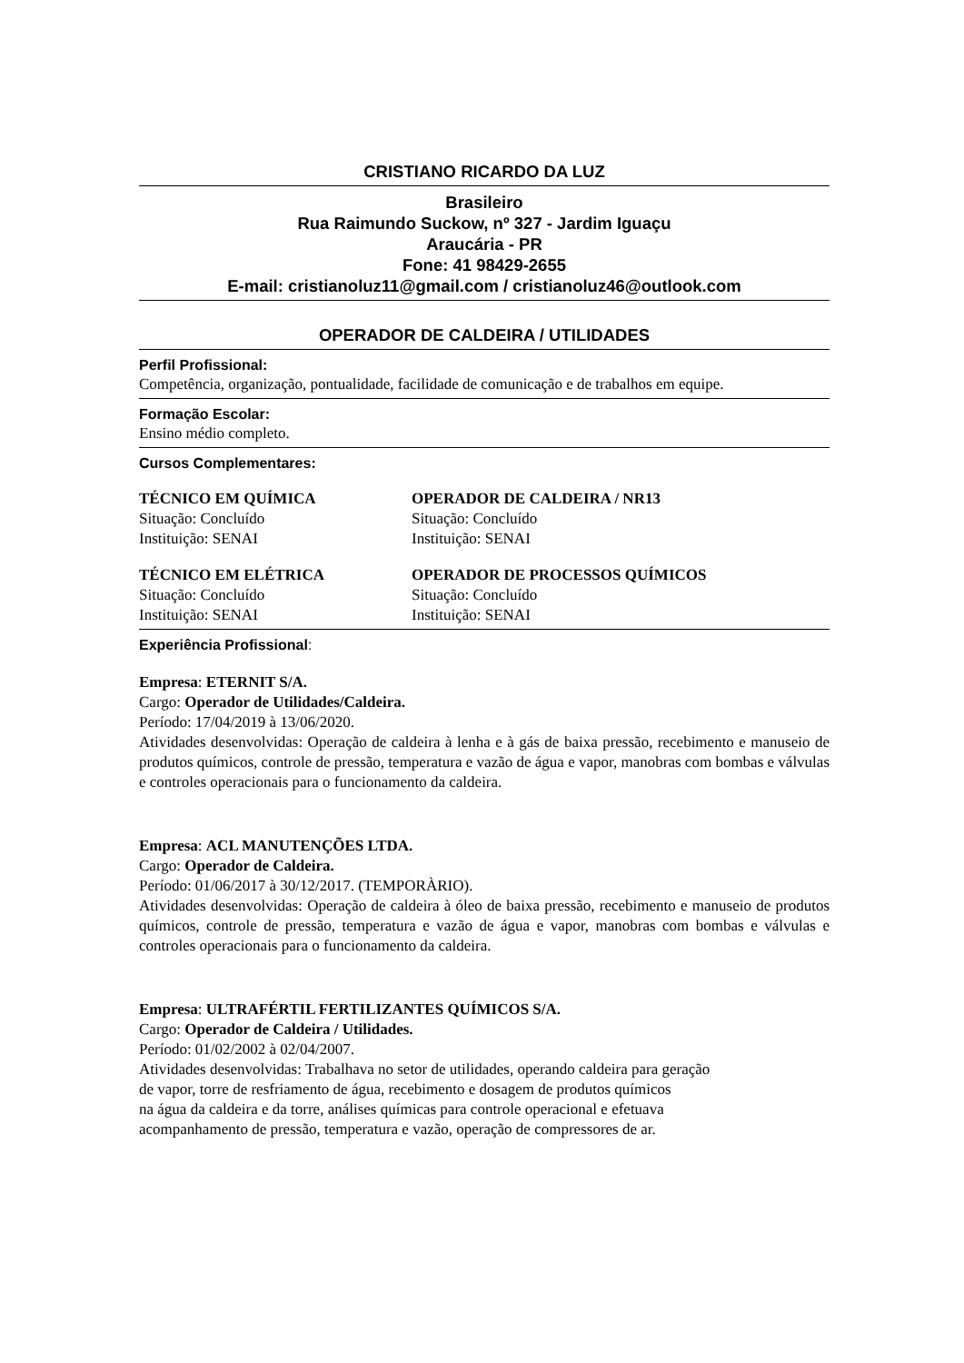CRISTIANO RICARDO DA LUZ
Brasileiro
Rua Raimundo Suckow, nº 327 - Jardim Iguaçu
Araucária - PR
Fone: 41 98429-2655
E-mail: cristianoluz11@gmail.com / cristianoluz46@outlook.com
OPERADOR DE CALDEIRA / UTILIDADES
Perfil Profissional:
Competência, organização, pontualidade, facilidade de comunicação e de trabalhos em equipe.
Formação Escolar:
Ensino médio completo.
Cursos Complementares:
TÉCNICO EM QUÍMICA
Situação: Concluído
Instituição: SENAI
OPERADOR DE CALDEIRA / NR13
Situação: Concluído
Instituição: SENAI
TÉCNICO EM ELÉTRICA
Situação: Concluído
Instituição: SENAI
OPERADOR DE PROCESSOS QUÍMICOS
Situação: Concluído
Instituição: SENAI
Experiência Profissional:
Empresa: ETERNIT S/A.
Cargo: Operador de Utilidades/Caldeira.
Período: 17/04/2019 à 13/06/2020.
Atividades desenvolvidas: Operação de caldeira à lenha e à gás de baixa pressão, recebimento e manuseio de produtos químicos, controle de pressão, temperatura e vazão de água e vapor, manobras com bombas e válvulas e controles operacionais para o funcionamento da caldeira.
Empresa: ACL MANUTENÇÕES LTDA.
Cargo: Operador de Caldeira.
Período: 01/06/2017 à 30/12/2017. (TEMPORÀRIO).
Atividades desenvolvidas: Operação de caldeira à óleo de baixa pressão, recebimento e manuseio de produtos químicos, controle de pressão, temperatura e vazão de água e vapor, manobras com bombas e válvulas e controles operacionais para o funcionamento da caldeira.
Empresa: ULTRAFÉRTIL FERTILIZANTES QUÍMICOS S/A.
Cargo: Operador de Caldeira / Utilidades.
Período: 01/02/2002 à 02/04/2007.
Atividades desenvolvidas: Trabalhava no setor de utilidades, operando caldeira para geração
de vapor, torre de resfriamento de água, recebimento e dosagem de produtos químicos
na água da caldeira e da torre, análises químicas para controle operacional e efetuava
acompanhamento de pressão, temperatura e vazão, operação de compressores de ar.